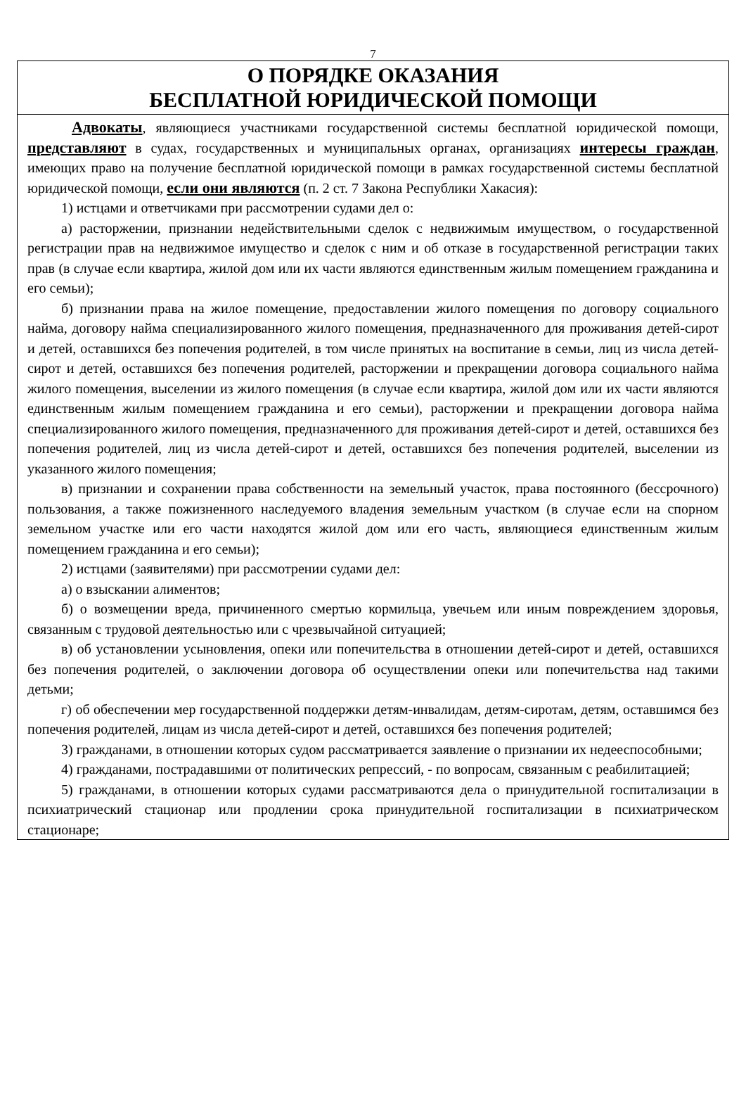7
О ПОРЯДКЕ ОКАЗАНИЯ
БЕСПЛАТНОЙ ЮРИДИЧЕСКОЙ ПОМОЩИ
Адвокаты, являющиеся участниками государственной системы бесплатной юридической помощи, представляют в судах, государственных и муниципальных органах, организациях интересы граждан, имеющих право на получение бесплатной юридической помощи в рамках государственной системы бесплатной юридической помощи, если они являются (п. 2 ст. 7 Закона Республики Хакасия):
1) истцами и ответчиками при рассмотрении судами дел о:
а) расторжении, признании недействительными сделок с недвижимым имуществом, о государственной регистрации прав на недвижимое имущество и сделок с ним и об отказе в государственной регистрации таких прав (в случае если квартира, жилой дом или их части являются единственным жилым помещением гражданина и его семьи);
б) признании права на жилое помещение, предоставлении жилого помещения по договору социального найма, договору найма специализированного жилого помещения, предназначенного для проживания детей-сирот и детей, оставшихся без попечения родителей, в том числе принятых на воспитание в семьи, лиц из числа детей-сирот и детей, оставшихся без попечения родителей, расторжении и прекращении договора социального найма жилого помещения, выселении из жилого помещения (в случае если квартира, жилой дом или их части являются единственным жилым помещением гражданина и его семьи), расторжении и прекращении договора найма специализированного жилого помещения, предназначенного для проживания детей-сирот и детей, оставшихся без попечения родителей, лиц из числа детей-сирот и детей, оставшихся без попечения родителей, выселении из указанного жилого помещения;
в) признании и сохранении права собственности на земельный участок, права постоянного (бессрочного) пользования, а также пожизненного наследуемого владения земельным участком (в случае если на спорном земельном участке или его части находятся жилой дом или его часть, являющиеся единственным жилым помещением гражданина и его семьи);
2) истцами (заявителями) при рассмотрении судами дел:
а) о взыскании алиментов;
б) о возмещении вреда, причиненного смертью кормильца, увечьем или иным повреждением здоровья, связанным с трудовой деятельностью или с чрезвычайной ситуацией;
в) об установлении усыновления, опеки или попечительства в отношении детей-сирот и детей, оставшихся без попечения родителей, о заключении договора об осуществлении опеки или попечительства над такими детьми;
г) об обеспечении мер государственной поддержки детям-инвалидам, детям-сиротам, детям, оставшимся без попечения родителей, лицам из числа детей-сирот и детей, оставшихся без попечения родителей;
3) гражданами, в отношении которых судом рассматривается заявление о признании их недееспособными;
4) гражданами, пострадавшими от политических репрессий, - по вопросам, связанным с реабилитацией;
5) гражданами, в отношении которых судами рассматриваются дела о принудительной госпитализации в психиатрический стационар или продлении срока принудительной госпитализации в психиатрическом стационаре;